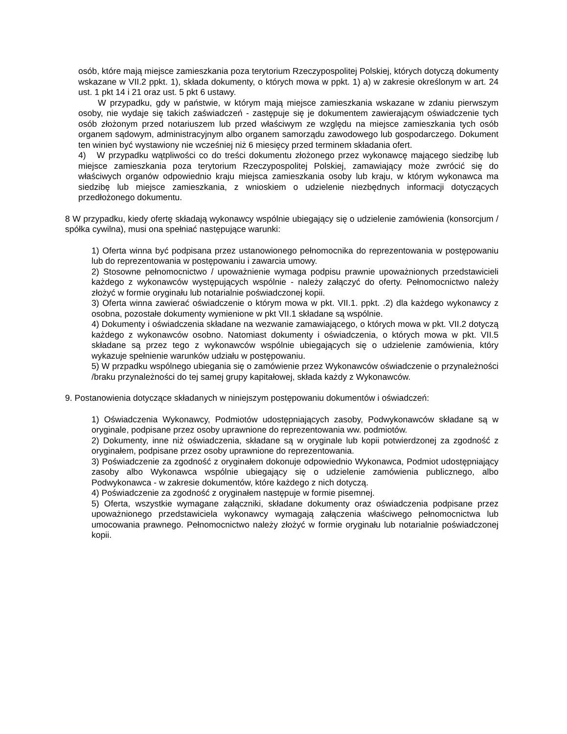osób, które mają miejsce zamieszkania poza terytorium Rzeczypospolitej Polskiej, których dotyczą dokumenty wskazane w VII.2 ppkt. 1), składa dokumenty, o których mowa w ppkt. 1) a) w zakresie określonym w art. 24 ust. 1 pkt 14 i 21 oraz ust. 5 pkt 6 ustawy.
W przypadku, gdy w państwie, w którym mają miejsce zamieszkania wskazane w zdaniu pierwszym osoby, nie wydaje się takich zaświadczeń - zastępuje się je dokumentem zawierającym oświadczenie tych osób złożonym przed notariuszem lub przed właściwym ze względu na miejsce zamieszkania tych osób organem sądowym, administracyjnym albo organem samorządu zawodowego lub gospodarczego. Dokument ten winien być wystawiony nie wcześniej niż 6 miesięcy przed terminem składania ofert.
4) W przypadku wątpliwości co do treści dokumentu złożonego przez wykonawcę mającego siedzibę lub miejsce zamieszkania poza terytorium Rzeczypospolitej Polskiej, zamawiający może zwrócić się do właściwych organów odpowiednio kraju miejsca zamieszkania osoby lub kraju, w którym wykonawca ma siedzibę lub miejsce zamieszkania, z wnioskiem o udzielenie niezbędnych informacji dotyczących przedłożonego dokumentu.
8 W przypadku, kiedy ofertę składają wykonawcy wspólnie ubiegający się o udzielenie zamówienia (konsorcjum / spółka cywilna), musi ona spełniać następujące warunki:
1) Oferta winna być podpisana przez ustanowionego pełnomocnika do reprezentowania w postępowaniu lub do reprezentowania w postępowaniu i zawarcia umowy.
2) Stosowne pełnomocnictwo / upoważnienie wymaga podpisu prawnie upoważnionych przedstawicieli każdego z wykonawców występujących wspólnie - należy załączyć do oferty. Pełnomocnictwo należy złożyć w formie oryginału lub notarialnie poświadczonej kopii.
3) Oferta winna zawierać oświadczenie o którym mowa w pkt. VII.1. ppkt. .2) dla każdego wykonawcy z osobna, pozostałe dokumenty wymienione w pkt VII.1 składane są wspólnie.
4) Dokumenty i oświadczenia składane na wezwanie zamawiającego, o których mowa w pkt. VII.2 dotyczą każdego z wykonawców osobno. Natomiast dokumenty i oświadczenia, o których mowa w pkt. VII.5 składane są przez tego z wykonawców wspólnie ubiegających się o udzielenie zamówienia, który wykazuje spełnienie warunków udziału w postępowaniu.
5) W przpadku wspólnego ubiegania się o zamówienie przez Wykonawców oświadczenie o przynależności /braku przynależności do tej samej grupy kapitałowej, składa każdy z Wykonawców.
9. Postanowienia dotyczące składanych w niniejszym postępowaniu dokumentów i oświadczeń:
1) Oświadczenia Wykonawcy, Podmiotów udostępniających zasoby, Podwykonawców składane są w oryginale, podpisane przez osoby uprawnione do reprezentowania ww. podmiotów.
2) Dokumenty, inne niż oświadczenia, składane są w oryginale lub kopii potwierdzonej za zgodność z oryginałem, podpisane przez osoby uprawnione do reprezentowania.
3) Poświadczenie za zgodność z oryginałem dokonuje odpowiednio Wykonawca, Podmiot udostępniający zasoby albo Wykonawca wspólnie ubiegający się o udzielenie zamówienia publicznego, albo Podwykonawca - w zakresie dokumentów, które każdego z nich dotyczą.
4) Poświadczenie za zgodność z oryginałem następuje w formie pisemnej.
5) Oferta, wszystkie wymagane załączniki, składane dokumenty oraz oświadczenia podpisane przez upoważnionego przedstawiciela wykonawcy wymagają załączenia właściwego pełnomocnictwa lub umocowania prawnego. Pełnomocnictwo należy złożyć w formie oryginału lub notarialnie poświadczonej kopii.